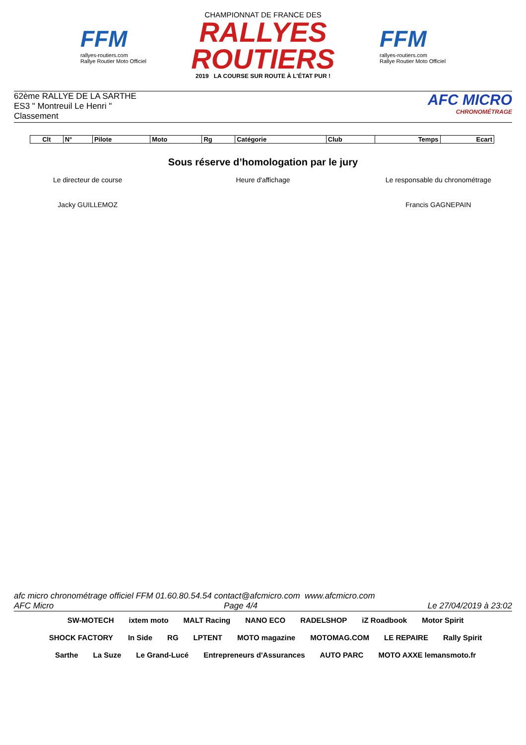FFM
rallyes-routiers.com
Rallye Routier Moto Officiel
CHAMPIONNAT DE FRANCE DES
RALLYES ROUTIERS
2019 LA COURSE SUR ROUTE À L'ÉTAT PUR !
FFM
rallyes-routiers.com
Rallye Routier Moto Officiel
62ème RALLYE DE LA SARTHE
ES3 " Montreuil Le Henri "
Classement
AFC MICRO
CHRONOMÉTRAGE
| Clt | N° | Pilote | Moto | Rg | Catégorie | Club | Temps | Ecart |
| --- | --- | --- | --- | --- | --- | --- | --- | --- |
Sous réserve d’homologation par le jury
Le directeur de course Heure d'affichage Le responsable du chronométrage
Jacky GUILLEMOZ Francis GAGNEPAIN
afc micro chronométrage officiel FFM 01.60.80.54.54 contact@afcmicro.com www.afcmicro.com
AFC Micro Page 4/4 Le 27/04/2019 à 23:02
SW-MOTECH ixtem moto MALT Racing NANO ECO RADELSHOP iZ Roadbook Motor Spirit SHOCK FACTORY In Side RG LPTENT MOTO magazine MOTOMAG.COM LE REPAIRE Rally Spirit Sarthe La Suze Le Grand-Lucé Entrepreneurs d'Assurances AUTO PARC MOTO AXXE lemansmoto.fr